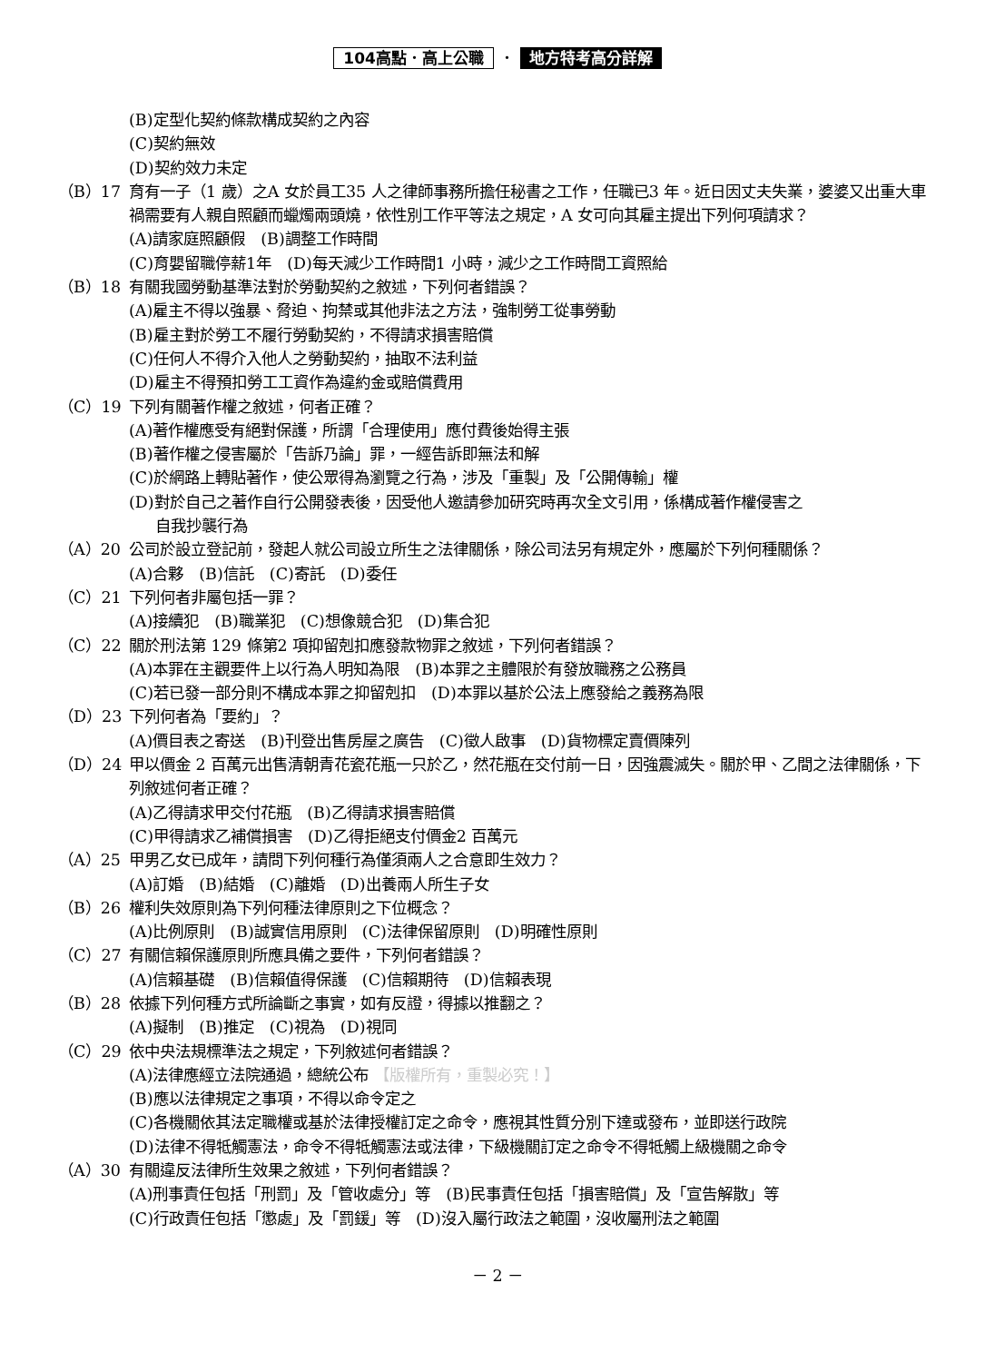104高點．高上公職 ． 地方特考高分詳解
(B)定型化契約條款構成契約之內容
(C)契約無效
(D)契約效力未定
（B）17 育有一子（1 歲）之A 女於員工35 人之律師事務所擔任秘書之工作，任職已3 年。近日因丈夫失業，婆婆又出重大車禍需要有人親自照顧而蠟燭兩頭燒，依性別工作平等法之規定，A 女可向其雇主提出下列何項請求？
(A)請家庭照顧假　(B)調整工作時間
(C)育嬰留職停薪1年　(D)每天減少工作時間1 小時，減少之工作時間工資照給
（B）18 有關我國勞動基準法對於勞動契約之敘述，下列何者錯誤？
(A)雇主不得以強暴、脅迫、拘禁或其他非法之方法，強制勞工從事勞動
(B)雇主對於勞工不履行勞動契約，不得請求損害賠償
(C)任何人不得介入他人之勞動契約，抽取不法利益
(D)雇主不得預扣勞工工資作為違約金或賠償費用
（C）19 下列有關著作權之敘述，何者正確？
(A)著作權應受有絕對保護，所謂「合理使用」應付費後始得主張
(B)著作權之侵害屬於「告訴乃論」罪，一經告訴即無法和解
(C)於網路上轉貼著作，使公眾得為瀏覽之行為，涉及「重製」及「公開傳輸」權
(D)對於自己之著作自行公開發表後，因受他人邀請參加研究時再次全文引用，係構成著作權侵害之
自我抄襲行為
（A）20 公司於設立登記前，發起人就公司設立所生之法律關係，除公司法另有規定外，應屬於下列何種關係？
(A)合夥　(B)信託　(C)寄託　(D)委任
（C）21 下列何者非屬包括一罪？
(A)接續犯　(B)職業犯　(C)想像競合犯　(D)集合犯
（C）22 關於刑法第 129 條第2 項抑留剋扣應發款物罪之敘述，下列何者錯誤？
(A)本罪在主觀要件上以行為人明知為限　(B)本罪之主體限於有發放職務之公務員
(C)若已發一部分則不構成本罪之抑留剋扣　(D)本罪以基於公法上應發給之義務為限
（D）23 下列何者為「要約」？
(A)價目表之寄送　(B)刊登出售房屋之廣告　(C)徵人啟事　(D)貨物標定賣價陳列
（D）24 甲以價金 2 百萬元出售清朝青花瓷花瓶一只於乙，然花瓶在交付前一日，因強震滅失。關於甲、乙間之法律關係，下列敘述何者正確？
(A)乙得請求甲交付花瓶　(B)乙得請求損害賠償
(C)甲得請求乙補償損害　(D)乙得拒絕支付價金2 百萬元
（A）25 甲男乙女已成年，請問下列何種行為僅須兩人之合意即生效力？
(A)訂婚　(B)結婚　(C)離婚　(D)出養兩人所生子女
（B）26 權利失效原則為下列何種法律原則之下位概念？
(A)比例原則　(B)誠實信用原則　(C)法律保留原則　(D)明確性原則
（C）27 有關信賴保護原則所應具備之要件，下列何者錯誤？
(A)信賴基礎　(B)信賴值得保護　(C)信賴期待　(D)信賴表現
（B）28 依據下列何種方式所論斷之事實，如有反證，得據以推翻之？
(A)擬制　(B)推定　(C)視為　(D)視同
（C）29 依中央法規標準法之規定，下列敘述何者錯誤？
(A)法律應經立法院通過，總統公布 【版權所有，重製必究！】
(B)應以法律規定之事項，不得以命令定之
(C)各機關依其法定職權或基於法律授權訂定之命令，應視其性質分別下達或發布，並即送行政院
(D)法律不得牴觸憲法，命令不得牴觸憲法或法律，下級機關訂定之命令不得牴觸上級機關之命令
（A）30 有關違反法律所生效果之敘述，下列何者錯誤？
(A)刑事責任包括「刑罰」及「管收處分」等　(B)民事責任包括「損害賠償」及「宣告解散」等
(C)行政責任包括「懲處」及「罰鍰」等　(D)沒入屬行政法之範圍，沒收屬刑法之範圍
－ 2 －